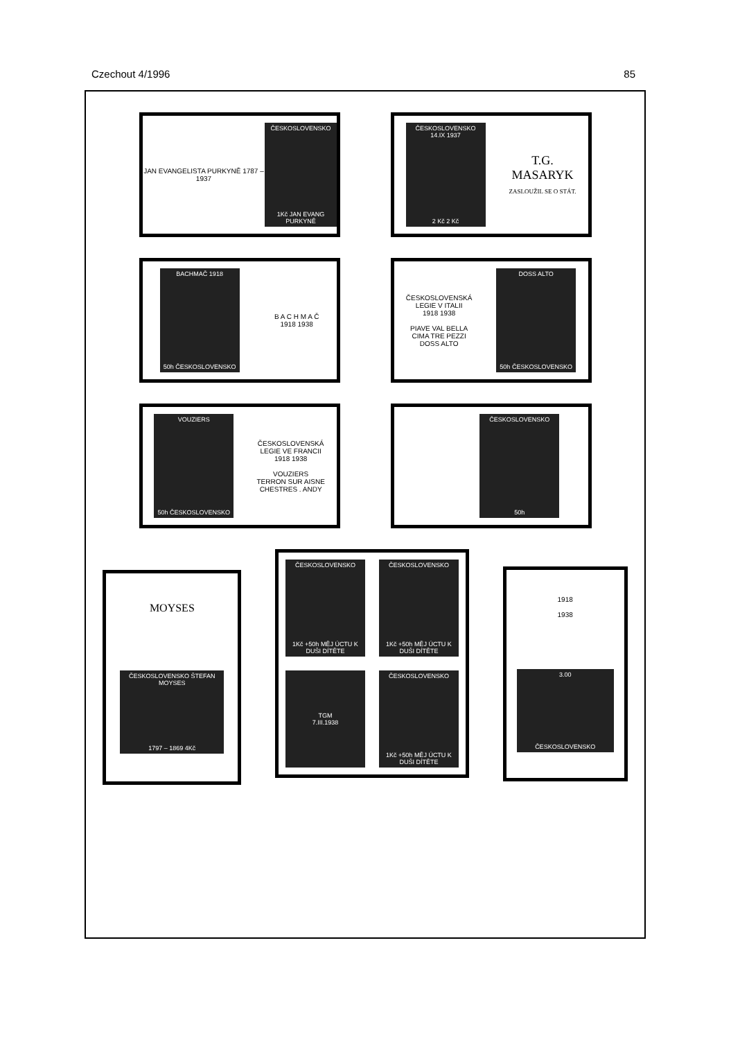Czechout 4/1996 85
JAN EVANGELISTA PURKYNĚ 1787 – 1937
ČESKOSLOVENSKO
1Kč JAN EVANG PURKYNĚ
ČESKOSLOVENSKO 14.IX 1937
2 Kč 2 Kč
T.G.
MASARYK
ZASLOUŽIL SE O STÁT.
BACHMAČ 1918
50h ČESKOSLOVENSKO
B A C H M A Č
1918 1938
ČESKOSLOVENSKÁ
LEGIE V ITALII
1918 1938
PIAVE VAL BELLA
CIMA TRE PEZZI
DOSS ALTO
DOSS ALTO
50h ČESKOSLOVENSKO
VOUZIERS
50h ČESKOSLOVENSKO
ČESKOSLOVENSKÁ
LEGIE VE FRANCII
1918 1938
VOUZIERS
TERRON SUR AISNE
CHESTRES . ANDY
ČESKOSLOVENSKO
50h
MOYSES
ČESKOSLOVENSKO ŠTEFAN MOYSES
1797 – 1869 4Kč
ČESKOSLOVENSKO
1Kč +50h MĚJ ÚCTU K DUŠI DÍTĚTE
ČESKOSLOVENSKO
1Kč +50h MĚJ ÚCTU K DUŠI DÍTĚTE
TGM
7.III.1938
ČESKOSLOVENSKO
1Kč +50h MĚJ ÚCTU K DUŠI DÍTĚTE
1918
1938
3.00
ČESKOSLOVENSKO